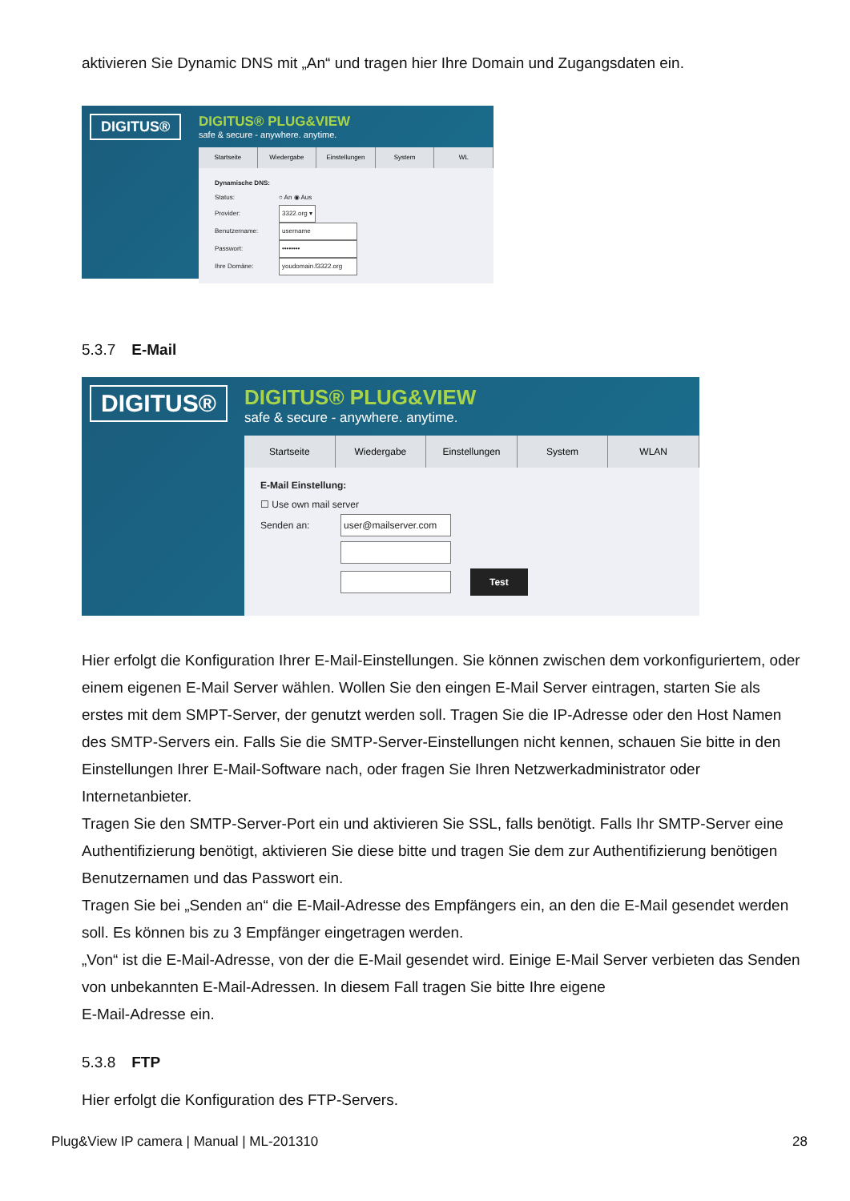aktivieren Sie Dynamic DNS mit „An“ und tragen hier Ihre Domain und Zugangsdaten ein.
DIGITUS®
DIGITUS® PLUG&VIEW
safe & secure - anywhere. anytime.
Startseite Wiedergabe Einstellungen System WL
Dynamische DNS:
Status: ○ An ◉ Aus
Provider: 3322.org ▾
Benutzername: username
Passwort: ••••••••
Ihre Domäne: youdomain.f3322.org
5.3.7 E-Mail
DIGITUS®
DIGITUS® PLUG&VIEW
safe & secure - anywhere. anytime.
Startseite Wiedergabe Einstellungen System WLAN
E-Mail Einstellung:
☐ Use own mail server
Senden an: user@mailserver.com
Test
Hier erfolgt die Konfiguration Ihrer E-Mail-Einstellungen. Sie können zwischen dem vorkonfiguriertem, oder einem eigenen E-Mail Server wählen. Wollen Sie den eingen E-Mail Server eintragen, starten Sie als erstes mit dem SMPT-Server, der genutzt werden soll. Tragen Sie die IP-Adresse oder den Host Namen des SMTP-Servers ein. Falls Sie die SMTP-Server-Einstellungen nicht kennen, schauen Sie bitte in den Einstellungen Ihrer E-Mail-Software nach, oder fragen Sie Ihren Netzwerkadministrator oder Internetanbieter.
Tragen Sie den SMTP-Server-Port ein und aktivieren Sie SSL, falls benötigt. Falls Ihr SMTP-Server eine Authentifizierung benötigt, aktivieren Sie diese bitte und tragen Sie dem zur Authentifizierung benötigen Benutzernamen und das Passwort ein.
Tragen Sie bei „Senden an“ die E-Mail-Adresse des Empfängers ein, an den die E-Mail gesendet werden soll. Es können bis zu 3 Empfänger eingetragen werden.
„Von“ ist die E-Mail-Adresse, von der die E-Mail gesendet wird. Einige E-Mail Server verbieten das Senden von unbekannten E-Mail-Adressen. In diesem Fall tragen Sie bitte Ihre eigene
E-Mail-Adresse ein.
5.3.8 FTP
Hier erfolgt die Konfiguration des FTP-Servers.
Plug&View IP camera | Manual | ML-201310 28